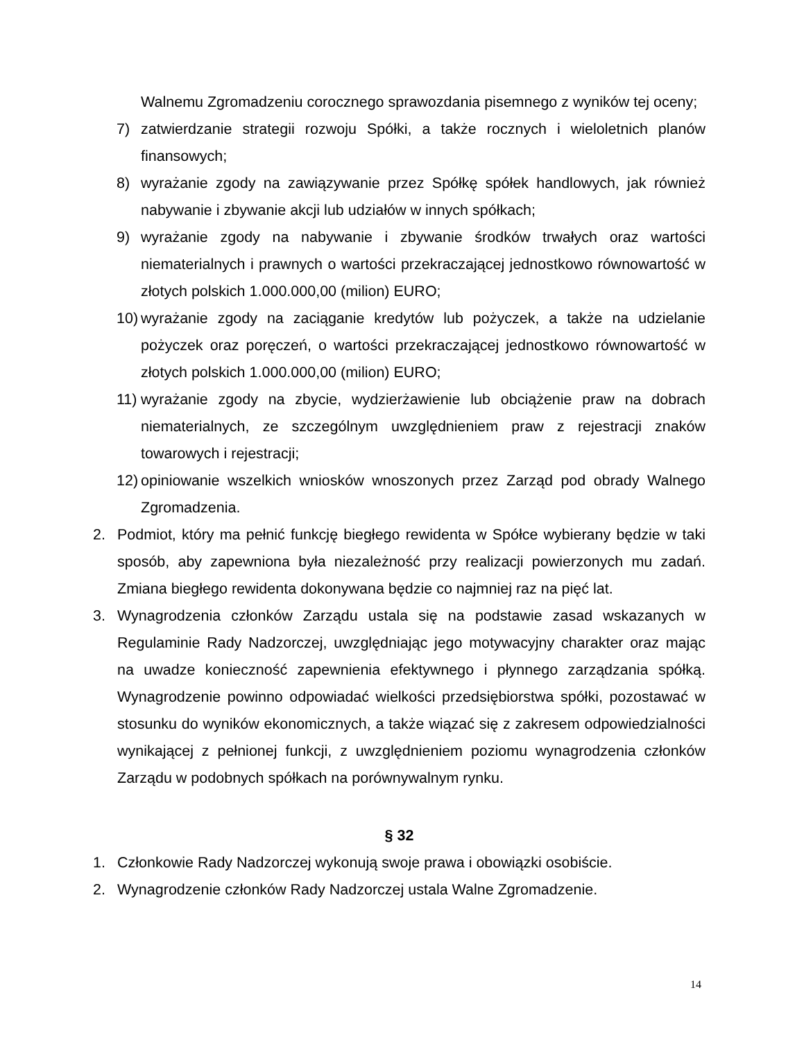Walnemu Zgromadzeniu corocznego sprawozdania pisemnego z wyników tej oceny;
7) zatwierdzanie strategii rozwoju Spółki, a także rocznych i wieloletnich planów finansowych;
8) wyrażanie zgody na zawiązywanie przez Spółkę spółek handlowych, jak również nabywanie i zbywanie akcji lub udziałów w innych spółkach;
9) wyrażanie zgody na nabywanie i zbywanie środków trwałych oraz wartości niematerialnych i prawnych o wartości przekraczającej jednostkowo równowartość w złotych polskich 1.000.000,00 (milion) EURO;
10) wyrażanie zgody na zaciąganie kredytów lub pożyczek, a także na udzielanie pożyczek oraz poręczeń, o wartości przekraczającej jednostkowo równowartość w złotych polskich 1.000.000,00 (milion) EURO;
11) wyrażanie zgody na zbycie, wydzierżawienie lub obciążenie praw na dobrach niematerialnych, ze szczególnym uwzględnieniem praw z rejestracji znaków towarowych i rejestracji;
12) opiniowanie wszelkich wniosków wnoszonych przez Zarząd pod obrady Walnego Zgromadzenia.
2. Podmiot, który ma pełnić funkcję biegłego rewidenta w Spółce wybierany będzie w taki sposób, aby zapewniona była niezależność przy realizacji powierzonych mu zadań. Zmiana biegłego rewidenta dokonywana będzie co najmniej raz na pięć lat.
3. Wynagrodzenia członków Zarządu ustala się na podstawie zasad wskazanych w Regulaminie Rady Nadzorczej, uwzględniając jego motywacyjny charakter oraz mając na uwadze konieczność zapewnienia efektywnego i płynnego zarządzania spółką. Wynagrodzenie powinno odpowiadać wielkości przedsiębiorstwa spółki, pozostawać w stosunku do wyników ekonomicznych, a także wiązać się z zakresem odpowiedzialności wynikającej z pełnionej funkcji, z uwzględnieniem poziomu wynagrodzenia członków Zarządu w podobnych spółkach na porównywalnym rynku.
§ 32
1. Członkowie Rady Nadzorczej wykonują swoje prawa i obowiązki osobiście.
2. Wynagrodzenie członków Rady Nadzorczej ustala Walne Zgromadzenie.
14